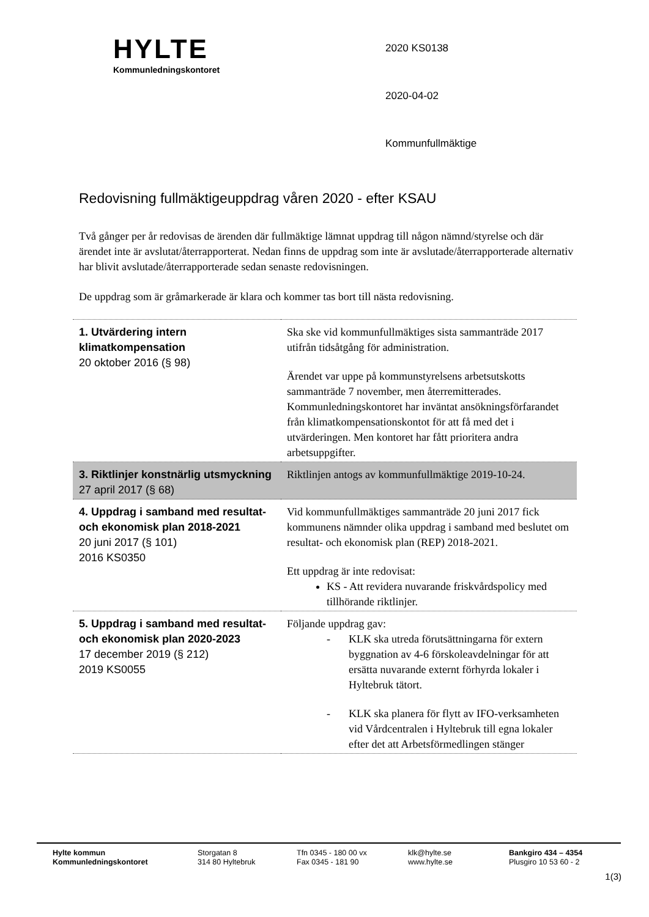HYLTE
Kommunledningskontoret
2020 KS0138
2020-04-02
Kommunfullmäktige
Redovisning fullmäktigeuppdrag våren 2020 - efter KSAU
Två gånger per år redovisas de ärenden där fullmäktige lämnat uppdrag till någon nämnd/styrelse och där ärendet inte är avslutat/återrapporterat. Nedan finns de uppdrag som inte är avslutade/återrapporterade alternativ har blivit avslutade/återrapporterade sedan senaste redovisningen.
De uppdrag som är gråmarkerade är klara och kommer tas bort till nästa redovisning.
| 1. Utvärdering intern klimatkompensation 20 oktober 2016 (§ 98) | Ska ske vid kommunfullmäktiges sista sammanträde 2017 utifrån tidsåtgång för administration. Ärendet var uppe på kommunstyrelsens arbetsutskotts sammanträde 7 november, men återremitterades. Kommunledningskontoret har inväntat ansökningsförfarandet från klimatkompensationskontot för att få med det i utvärderingen. Men kontoret har fått prioritera andra arbetsuppgifter. |
| 3. Riktlinjer konstnärlig utsmyckning 27 april 2017 (§ 68) | Riktlinjen antogs av kommunfullmäktige 2019-10-24. |
| 4. Uppdrag i samband med resultat- och ekonomisk plan 2018-2021 20 juni 2017 (§ 101) 2016 KS0350 | Vid kommunfullmäktiges sammanträde 20 juni 2017 fick kommunens nämnder olika uppdrag i samband med beslutet om resultat- och ekonomisk plan (REP) 2018-2021. Ett uppdrag är inte redovisat: KS - Att revidera nuvarande friskvårdspolicy med tillhörande riktlinjer. |
| 5. Uppdrag i samband med resultat- och ekonomisk plan 2020-2023 17 december 2019 (§ 212) 2019 KS0055 | Följande uppdrag gav: - KLK ska utreda förutsättningarna för extern byggnation av 4-6 förskoleavdelningar för att ersätta nuvarande externt förhyrda lokaler i Hyltebruk tätort. - KLK ska planera för flytt av IFO-verksamheten vid Vårdcentralen i Hyltebruk till egna lokaler efter det att Arbetsförmedlingen stänger |
Hylte kommun
Kommunledningskontoret
Storgatan 8
314 80 Hyltebruk
Tfn 0345 - 180 00 vx
Fax 0345 - 181 90
klk@hylte.se
www.hylte.se
Bankgiro 434 – 4354
Plusgiro 10 53 60 - 2
1(3)